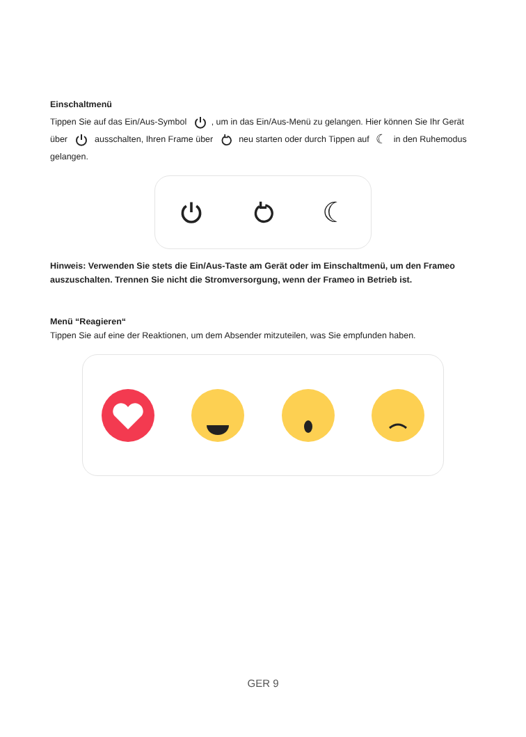Einschaltmenü
Tippen Sie auf das Ein/Aus-Symbol , um in das Ein/Aus-Menü zu gelangen. Hier können Sie Ihr Gerät über ausschalten, Ihren Frame über neu starten oder durch Tippen auf ☾ in den Ruhemodus gelangen.
☾
Hinweis: Verwenden Sie stets die Ein/Aus-Taste am Gerät oder im Einschaltmenü, um den Frameo auszuschalten. Trennen Sie nicht die Stromversorgung, wenn der Frameo in Betrieb ist.
Menü “Reagieren“
Tippen Sie auf eine der Reaktionen, um dem Absender mitzuteilen, was Sie empfunden haben.
GER 9